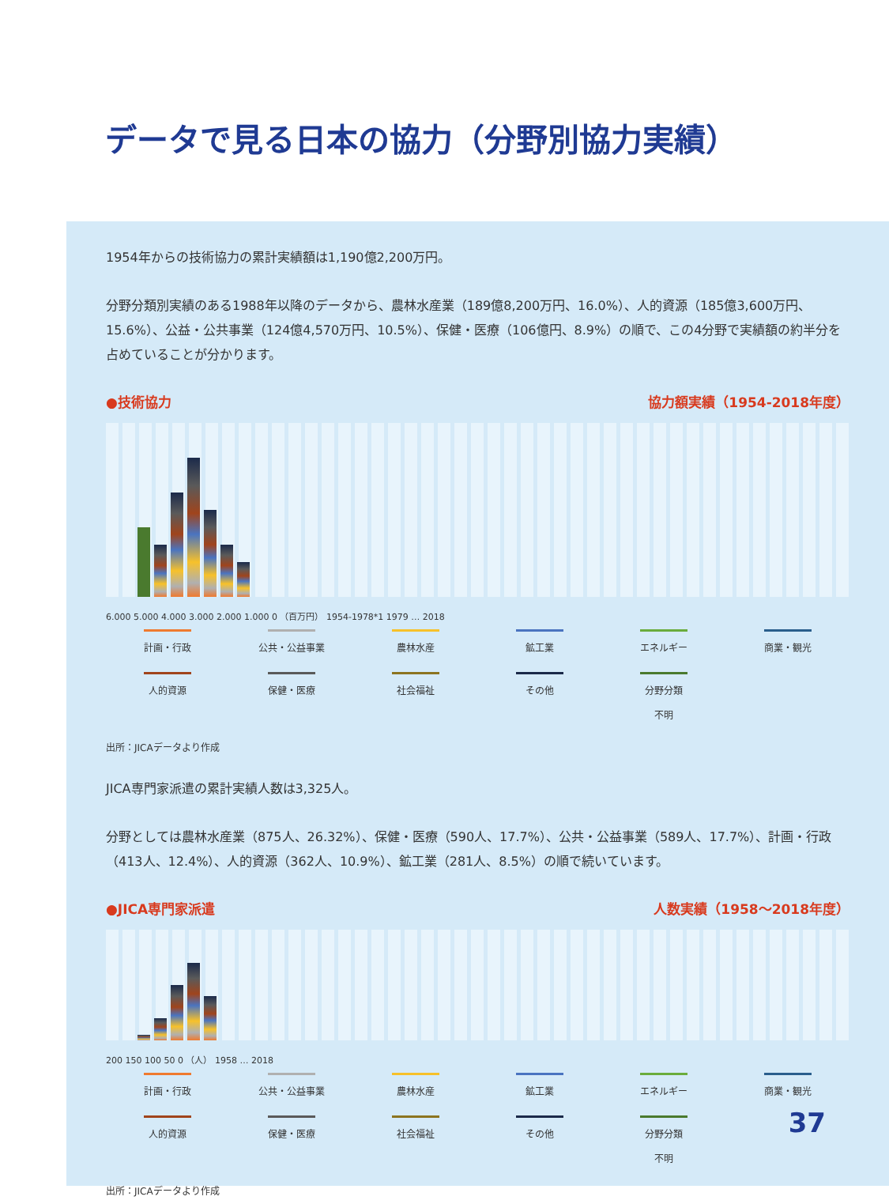データで見る日本の協力（分野別協力実績）
1954年からの技術協力の累計実績額は1,190億2,200万円。
分野分類別実績のある1988年以降のデータから、農林水産業（189億8,200万円、16.0%）、人的資源（185億3,600万円、15.6%）、公益・公共事業（124億4,570万円、10.5%）、保健・医療（106億円、8.9%）の順で、この4分野で実績額の約半分を占めていることが分かります。
●技術協力 協力額実績（1954-2018年度）
6.000 5.000 4.000 3.000 2.000 1.000 0 （百万円） 1954-1978*1 1979 … 2018
計画・行政
公共・公益事業
農林水産
鉱工業
エネルギー
商業・観光
人的資源
保健・医療
社会福祉
その他
分野分類
不明
出所：JICAデータより作成
JICA専門家派遣の累計実績人数は3,325人。
分野としては農林水産業（875人、26.32%）、保健・医療（590人、17.7%）、公共・公益事業（589人、17.7%）、計画・行政（413人、12.4%）、人的資源（362人、10.9%）、鉱工業（281人、8.5%）の順で続いています。
●JICA専門家派遣 人数実績（1958〜2018年度）
200 150 100 50 0 （人） 1958 … 2018
計画・行政
公共・公益事業
農林水産
鉱工業
エネルギー
商業・観光
人的資源
保健・医療
社会福祉
その他
分野分類
不明
出所：JICAデータより作成
37